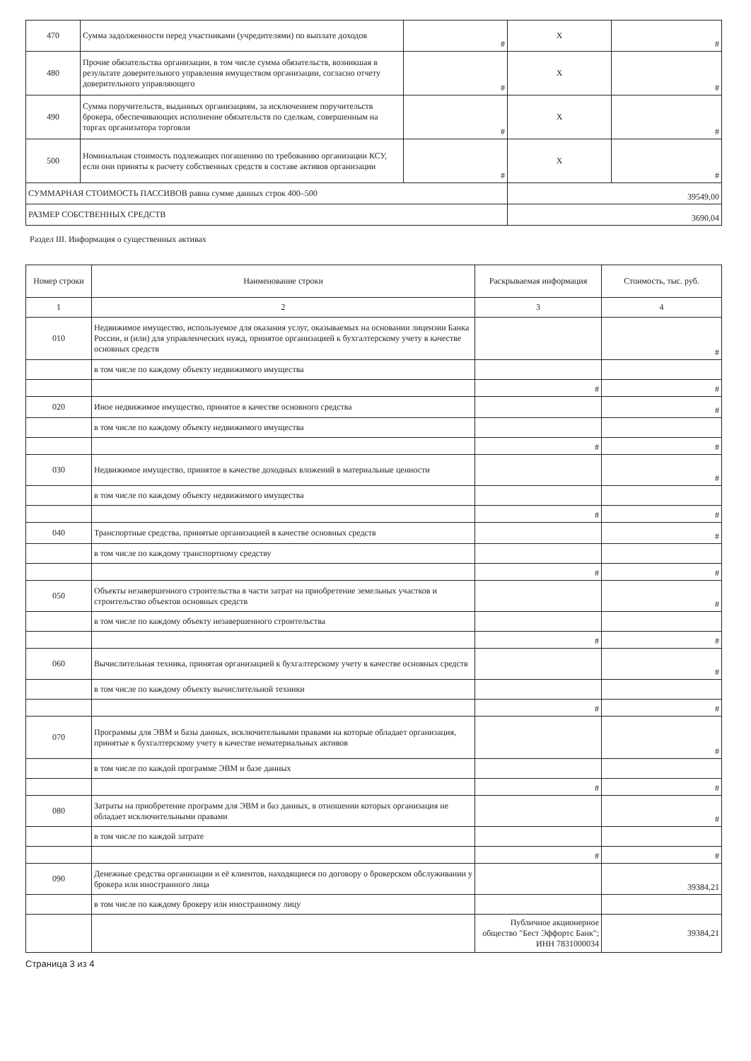| 470 | Сумма задолженности перед участниками (учредителями) по выплате доходов | # | X | # |
| 480 | Прочие обязательства организации, в том числе сумма обязательств, возникшая в результате доверительного управления имуществом организации, согласно отчету доверительного управляющего | # | X | # |
| 490 | Сумма поручительств, выданных организациям, за исключением поручительств брокера, обеспечивающих исполнение обязательств по сделкам, совершенным на торгах организатора торговли | # | X | # |
| 500 | Номинальная стоимость подлежащих погашению по требованию организации КСУ, если они приняты к расчету собственных средств в составе активов организации | # | X | # |
| СУММАРНАЯ СТОИМОСТЬ ПАССИВОВ равна сумме данных строк 400–500 | | | 39549,00 | |
| РАЗМЕР СОБСТВЕННЫХ СРЕДСТВ | | | 3690,04 | |
Раздел III. Информация о существенных активах
| Номер строки | Наименование строки | Раскрываемая информация | Стоимость, тыс. руб. |
| --- | --- | --- | --- |
| 1 | 2 | 3 | 4 |
| 010 | Недвижимое имущество, используемое для оказания услуг, оказываемых на основании лицензии Банка России, и (или) для управленческих нужд, принятое организацией к бухгалтерскому учету в качестве основных средств | | # |
| | в том числе по каждому объекту недвижимого имущества | | |
| | | # | # |
| 020 | Иное недвижимое имущество, принятое в качестве основного средства | | # |
| | в том числе по каждому объекту недвижимого имущества | | |
| | | # | # |
| 030 | Недвижимое имущество, принятое в качестве доходных вложений в материальные ценности | | # |
| | в том числе по каждому объекту недвижимого имущества | | |
| | | # | # |
| 040 | Транспортные средства, принятые организацией в качестве основных средств | | # |
| | в том числе по каждому транспортному средству | | |
| | | # | # |
| 050 | Объекты незавершенного строительства в части затрат на приобретение земельных участков и строительство объектов основных средств | | # |
| | в том числе по каждому объекту незавершенного строительства | | |
| | | # | # |
| 060 | Вычислительная техника, принятая организацией к бухгалтерскому учету в качестве основных средств | | # |
| | в том числе по каждому объекту вычислительной техники | | |
| | | # | # |
| 070 | Программы для ЭВМ и базы данных, исключительными правами на которые обладает организация, принятые к бухгалтерскому учету в качестве нематериальных активов | | # |
| | в том числе по каждой программе ЭВМ и базе данных | | |
| | | # | # |
| 080 | Затраты на приобретение программ для ЭВМ и баз данных, в отношении которых организация не обладает исключительными правами | | # |
| | в том числе по каждой затрате | | |
| | | # | # |
| 090 | Денежные средства организации и её клиентов, находящиеся по договору о брокерском обслуживании у брокера или иностранного лица | | 39384,21 |
| | в том числе по каждому брокеру или иностранному лицу | | |
| | | Публичное акционерное общество "Бест Эффортс Банк"; ИНН 7831000034 | 39384,21 |
Страница 3 из 4